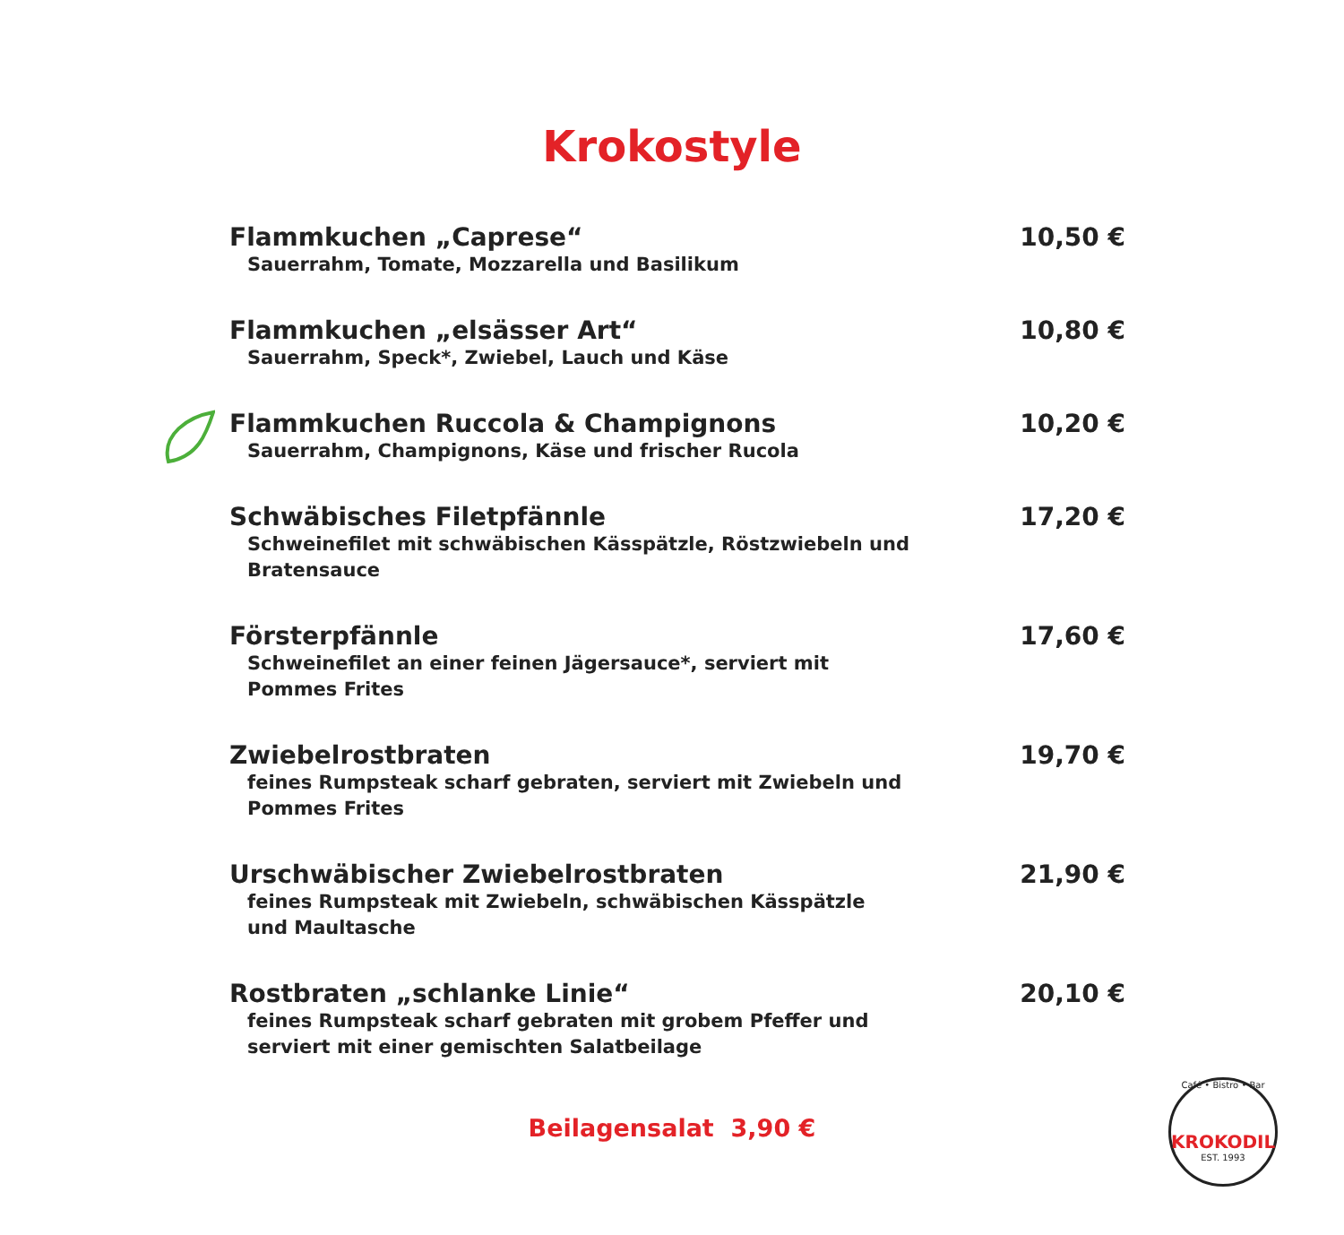Krokostyle
Flammkuchen „Caprese“10,50 €
Sauerrahm, Tomate, Mozzarella und Basilikum
Flammkuchen „elsässer Art“10,80 €
Sauerrahm, Speck*, Zwiebel, Lauch und Käse
Flammkuchen Ruccola & Champignons 10,20 €
Sauerrahm, Champignons, Käse und frischer Rucola
Schwäbisches Filetpfännle 17,20 €
Schweinefilet mit schwäbischen Kässpätzle, Röstzwiebeln und Bratensauce
Försterpfännle 17,60 €
Schweinefilet an einer feinen Jägersauce*, serviert mit Pommes Frites
Zwiebelrostbraten 19,70 €
feines Rumpsteak scharf gebraten, serviert mit Zwiebeln und Pommes Frites
Urschwäbischer Zwiebelrostbraten 21,90 €
feines Rumpsteak mit Zwiebeln, schwäbischen Kässpätzle und Maultasche
Rostbraten „schlanke Linie“20,10 €
feines Rumpsteak scharf gebraten mit grobem Pfeffer und serviert mit einer gemischten Salatbeilage
Beilagensalat 3,90 €
Café • Bistro • Bar
KROKODIL
EST. 1993